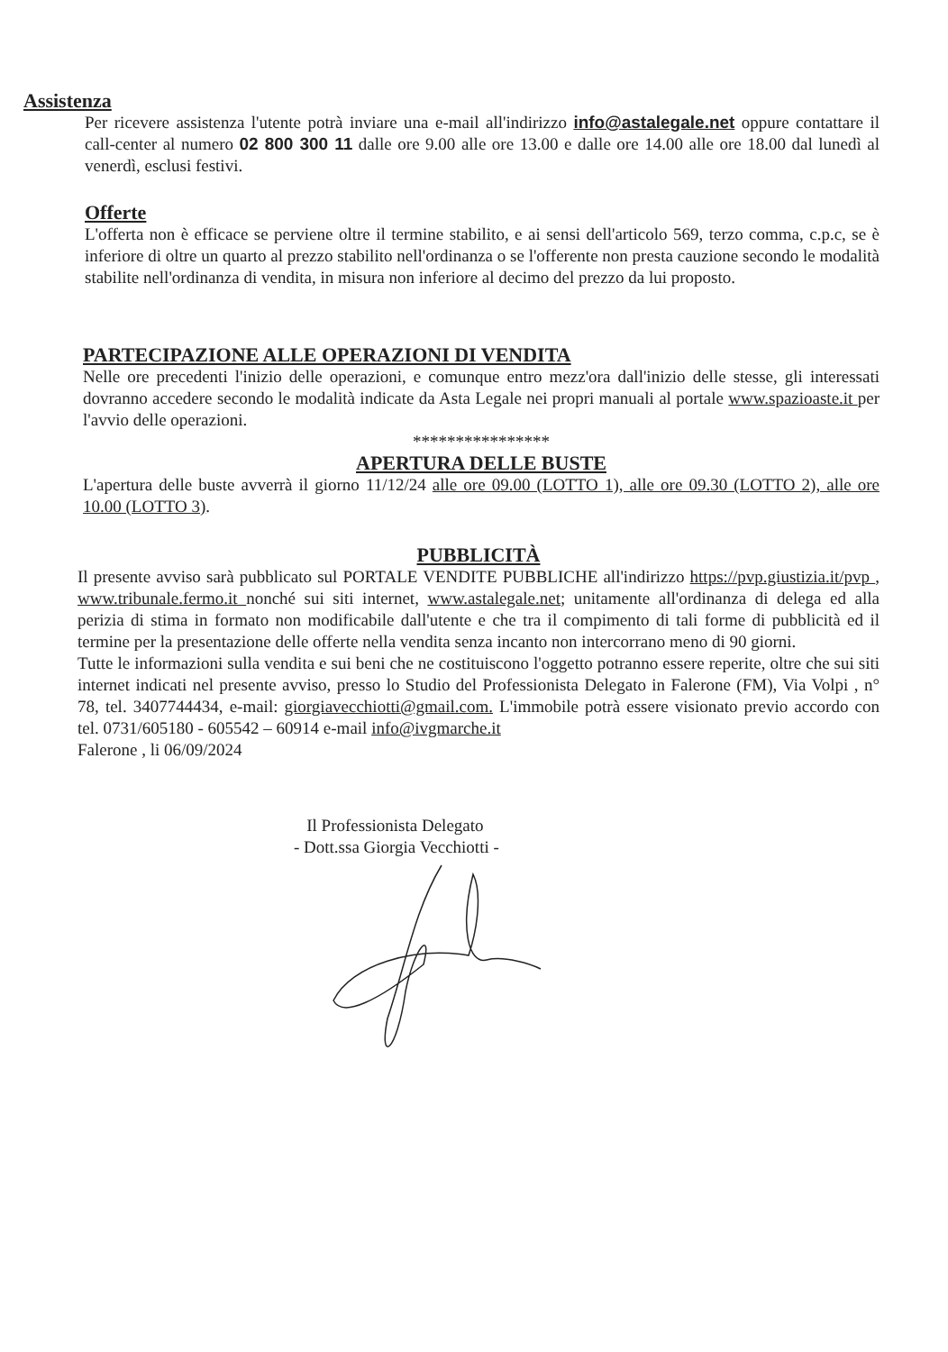Assistenza
Per ricevere assistenza l'utente potrà inviare una e-mail all'indirizzo info@astalegale.net oppure contattare il call-center al numero 02 800 300 11 dalle ore 9.00 alle ore 13.00 e dalle ore 14.00 alle ore 18.00 dal lunedì al venerdì, esclusi festivi.
Offerte
L'offerta non è efficace se perviene oltre il termine stabilito, e ai sensi dell'articolo 569, terzo comma, c.p.c, se è inferiore di oltre un quarto al prezzo stabilito nell'ordinanza o se l'offerente non presta cauzione secondo le modalità stabilite nell'ordinanza di vendita, in misura non inferiore al decimo del prezzo da lui proposto.
PARTECIPAZIONE ALLE OPERAZIONI DI VENDITA
Nelle ore precedenti l'inizio delle operazioni, e comunque entro mezz'ora dall'inizio delle stesse, gli interessati dovranno accedere secondo le modalità indicate da Asta Legale nei propri manuali al portale www.spazioaste.it per l'avvio delle operazioni.
****************
APERTURA DELLE BUSTE
L'apertura delle buste avverrà il giorno 11/12/24 alle ore 09.00 (LOTTO 1), alle ore 09.30 (LOTTO 2), alle ore 10.00 (LOTTO 3).
PUBBLICITÀ
Il presente avviso sarà pubblicato sul PORTALE VENDITE PUBBLICHE all'indirizzo https://pvp.giustizia.it/pvp , www.tribunale.fermo.it nonché sui siti internet, www.astalegale.net; unitamente all'ordinanza di delega ed alla perizia di stima in formato non modificabile dall'utente e che tra il compimento di tali forme di pubblicità ed il termine per la presentazione delle offerte nella vendita senza incanto non intercorrano meno di 90 giorni.
Tutte le informazioni sulla vendita e sui beni che ne costituiscono l'oggetto potranno essere reperite, oltre che sui siti internet indicati nel presente avviso, presso lo Studio del Professionista Delegato in Falerone (FM), Via Volpi , n° 78, tel. 3407744434, e-mail: giorgiavecchiotti@gmail.com. L'immobile potrà essere visionato previo accordo con tel. 0731/605180 - 605542 – 60914 e-mail info@ivgmarche.it
Falerone , li 06/09/2024
Il Professionista Delegato
- Dott.ssa Giorgia Vecchiotti -